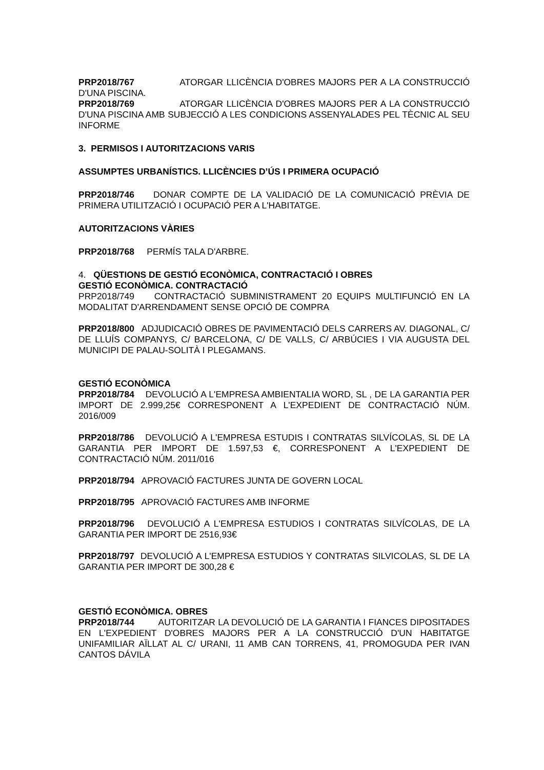PRP2018/767 ATORGAR LLICÈNCIA D'OBRES MAJORS PER A LA CONSTRUCCIÓ D'UNA PISCINA.
PRP2018/769 ATORGAR LLICÈNCIA D'OBRES MAJORS PER A LA CONSTRUCCIÓ D'UNA PISCINA AMB SUBJECCIÓ A LES CONDICIONS ASSENYALADES PEL TÈCNIC AL SEU INFORME
3. PERMISOS I AUTORITZACIONS VARIS
ASSUMPTES URBANÍSTICS. LLICÈNCIES D’ÚS I PRIMERA OCUPACIÓ
PRP2018/746 DONAR COMPTE DE LA VALIDACIÓ DE LA COMUNICACIÓ PRÈVIA DE PRIMERA UTILITZACIÓ I OCUPACIÓ PER A L'HABITATGE.
AUTORITZACIONS VÀRIES
PRP2018/768 PERMÍS TALA D'ARBRE.
4. QÜESTIONS DE GESTIÓ ECONÒMICA, CONTRACTACIÓ I OBRES
GESTIÓ ECONÒMICA. CONTRACTACIÓ
PRP2018/749 CONTRACTACIÓ SUBMINISTRAMENT 20 EQUIPS MULTIFUNCIÓ EN LA MODALITAT D'ARRENDAMENT SENSE OPCIÓ DE COMPRA
PRP2018/800 ADJUDICACIÓ OBRES DE PAVIMENTACIÓ DELS CARRERS AV. DIAGONAL, C/ DE LLUÍS COMPANYS, C/ BARCELONA, C/ DE VALLS, C/ ARBÚCIES I VIA AUGUSTA DEL MUNICIPI DE PALAU-SOLITÀ I PLEGAMANS.
GESTIÓ ECONÒMICA
PRP2018/784 DEVOLUCIÓ A L'EMPRESA AMBIENTALIA WORD, SL , DE LA GARANTIA PER IMPORT DE 2.999,25€ CORRESPONENT A L'EXPEDIENT DE CONTRACTACIÓ NÚM. 2016/009
PRP2018/786 DEVOLUCIÓ A L'EMPRESA ESTUDIS I CONTRATAS SILVÍCOLAS, SL DE LA GARANTIA PER IMPORT DE 1.597,53 €, CORRESPONENT A L'EXPEDIENT DE CONTRACTACIÓ NÚM. 2011/016
PRP2018/794 APROVACIÓ FACTURES JUNTA DE GOVERN LOCAL
PRP2018/795 APROVACIÓ FACTURES AMB INFORME
PRP2018/796 DEVOLUCIÓ A L'EMPRESA ESTUDIOS I CONTRATAS SILVÍCOLAS, DE LA GARANTIA PER IMPORT DE 2516,93€
PRP2018/797 DEVOLUCIÓ A L'EMPRESA ESTUDIOS Y CONTRATAS SILVICOLAS, SL DE LA GARANTIA PER IMPORT DE 300,28 €
GESTIÓ ECONÒMICA. OBRES
PRP2018/744 AUTORITZAR LA DEVOLUCIÓ DE LA GARANTIA I FIANCES DIPOSITADES EN L'EXPEDIENT D'OBRES MAJORS PER A LA CONSTRUCCIÓ D'UN HABITATGE UNIFAMILIAR AÏLLAT AL C/ URANI, 11 AMB CAN TORRENS, 41, PROMOGUDA PER IVAN CANTOS DÁVILA